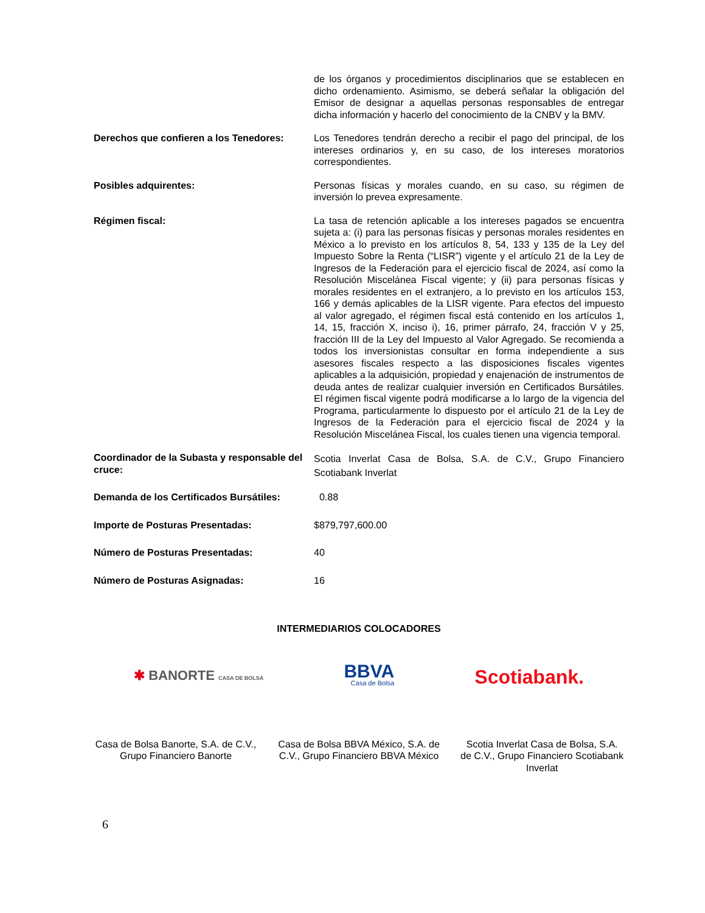de los órganos y procedimientos disciplinarios que se establecen en dicho ordenamiento. Asimismo, se deberá señalar la obligación del Emisor de designar a aquellas personas responsables de entregar dicha información y hacerlo del conocimiento de la CNBV y la BMV.
Derechos que confieren a los Tenedores:
Los Tenedores tendrán derecho a recibir el pago del principal, de los intereses ordinarios y, en su caso, de los intereses moratorios correspondientes.
Posibles adquirentes: Personas físicas y morales cuando, en su caso, su régimen de inversión lo prevea expresamente.
Régimen fiscal: La tasa de retención aplicable a los intereses pagados se encuentra sujeta a: (i) para las personas físicas y personas morales residentes en México a lo previsto en los artículos 8, 54, 133 y 135 de la Ley del Impuesto Sobre la Renta (“LISR”) vigente y el artículo 21 de la Ley de Ingresos de la Federación para el ejercicio fiscal de 2024, así como la Resolución Miscelánea Fiscal vigente; y (ii) para personas físicas y morales residentes en el extranjero, a lo previsto en los artículos 153, 166 y demás aplicables de la LISR vigente. Para efectos del impuesto al valor agregado, el régimen fiscal está contenido en los artículos 1, 14, 15, fracción X, inciso i), 16, primer párrafo, 24, fracción V y 25, fracción III de la Ley del Impuesto al Valor Agregado. Se recomienda a todos los inversionistas consultar en forma independiente a sus asesores fiscales respecto a las disposiciones fiscales vigentes aplicables a la adquisición, propiedad y enajenación de instrumentos de deuda antes de realizar cualquier inversión en Certificados Bursátiles. El régimen fiscal vigente podrá modificarse a lo largo de la vigencia del Programa, particularmente lo dispuesto por el artículo 21 de la Ley de Ingresos de la Federación para el ejercicio fiscal de 2024 y la Resolución Miscelánea Fiscal, los cuales tienen una vigencia temporal.
Coordinador de la Subasta y responsable del cruce:
Scotia Inverlat Casa de Bolsa, S.A. de C.V., Grupo Financiero Scotiabank Inverlat
Demanda de los Certificados Bursátiles:
0.88
Importe de Posturas Presentadas: $879,797,600.00
Número de Posturas Presentadas: 40
Número de Posturas Asignadas: 16
INTERMEDIARIOS COLOCADORES
✱ BANORTE CASA DE BOLSA
BBVA
Casa de Bolsa
Scotiabank.
Casa de Bolsa Banorte, S.A. de C.V., Grupo Financiero Banorte
Casa de Bolsa BBVA México, S.A. de C.V., Grupo Financiero BBVA México
Scotia Inverlat Casa de Bolsa, S.A. de C.V., Grupo Financiero Scotiabank Inverlat
6